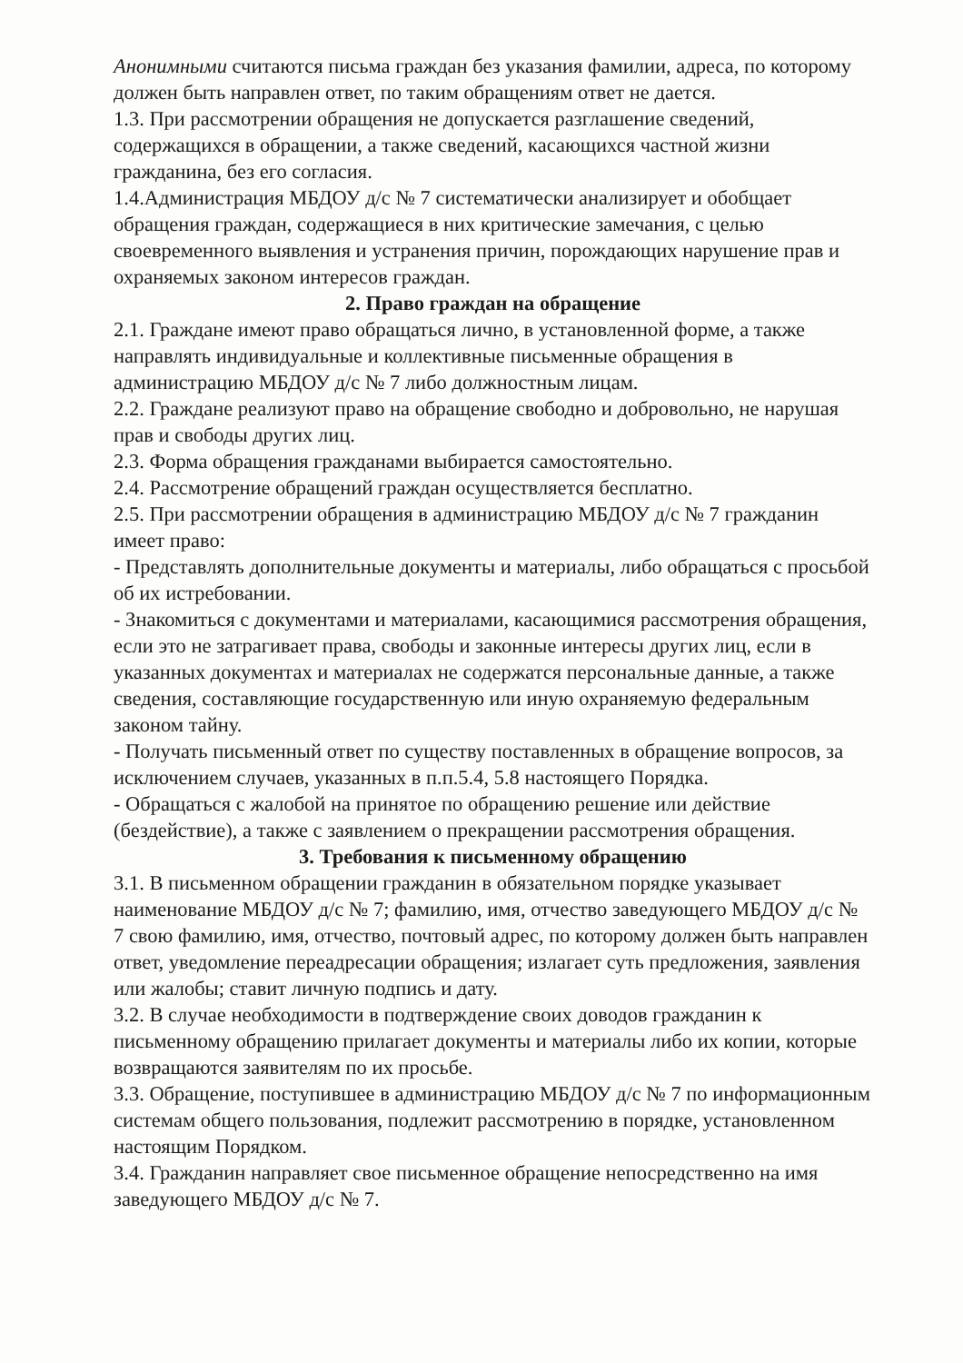Анонимными считаются письма граждан без указания фамилии, адреса, по которому должен быть направлен ответ, по таким обращениям ответ не дается.
1.3. При рассмотрении обращения не допускается разглашение сведений, содержащихся в обращении, а также сведений, касающихся частной жизни гражданина, без его согласия.
1.4.Администрация МБДОУ д/с № 7 систематически анализирует и обобщает обращения граждан, содержащиеся в них критические замечания, с целью своевременного выявления и устранения причин, порождающих нарушение прав и охраняемых законом интересов граждан.
2. Право граждан на обращение
2.1. Граждане имеют право обращаться лично, в установленной форме, а также направлять индивидуальные и коллективные письменные обращения в администрацию МБДОУ д/с № 7 либо должностным лицам.
2.2. Граждане реализуют право на обращение свободно и добровольно, не нарушая прав и свободы других лиц.
2.3. Форма обращения гражданами выбирается самостоятельно.
2.4. Рассмотрение обращений граждан осуществляется бесплатно.
2.5. При рассмотрении обращения в администрацию МБДОУ д/с № 7 гражданин имеет право:
- Представлять дополнительные документы и материалы, либо обращаться с просьбой об их истребовании.
- Знакомиться с документами и материалами, касающимися рассмотрения обращения, если это не затрагивает права, свободы и законные интересы других лиц, если в указанных документах и материалах не содержатся персональные данные, а также сведения, составляющие государственную или иную охраняемую федеральным законом тайну.
- Получать письменный ответ по существу поставленных в обращение вопросов, за исключением случаев, указанных в п.п.5.4, 5.8 настоящего Порядка.
- Обращаться с жалобой на принятое по обращению решение или действие (бездействие), а также с заявлением о прекращении рассмотрения обращения.
3. Требования к письменному обращению
3.1. В письменном обращении гражданин в обязательном порядке указывает наименование МБДОУ д/с № 7; фамилию, имя, отчество заведующего МБДОУ д/с № 7 свою фамилию, имя, отчество, почтовый адрес, по которому должен быть направлен ответ, уведомление переадресации обращения; излагает суть предложения, заявления или жалобы; ставит личную подпись и дату.
3.2. В случае необходимости в подтверждение своих доводов гражданин к письменному обращению прилагает документы и материалы либо их копии, которые возвращаются заявителям по их просьбе.
3.3. Обращение, поступившее в администрацию МБДОУ д/с № 7 по информационным системам общего пользования, подлежит рассмотрению в порядке, установленном настоящим Порядком.
3.4. Гражданин направляет свое письменное обращение непосредственно на имя заведующего МБДОУ д/с № 7.